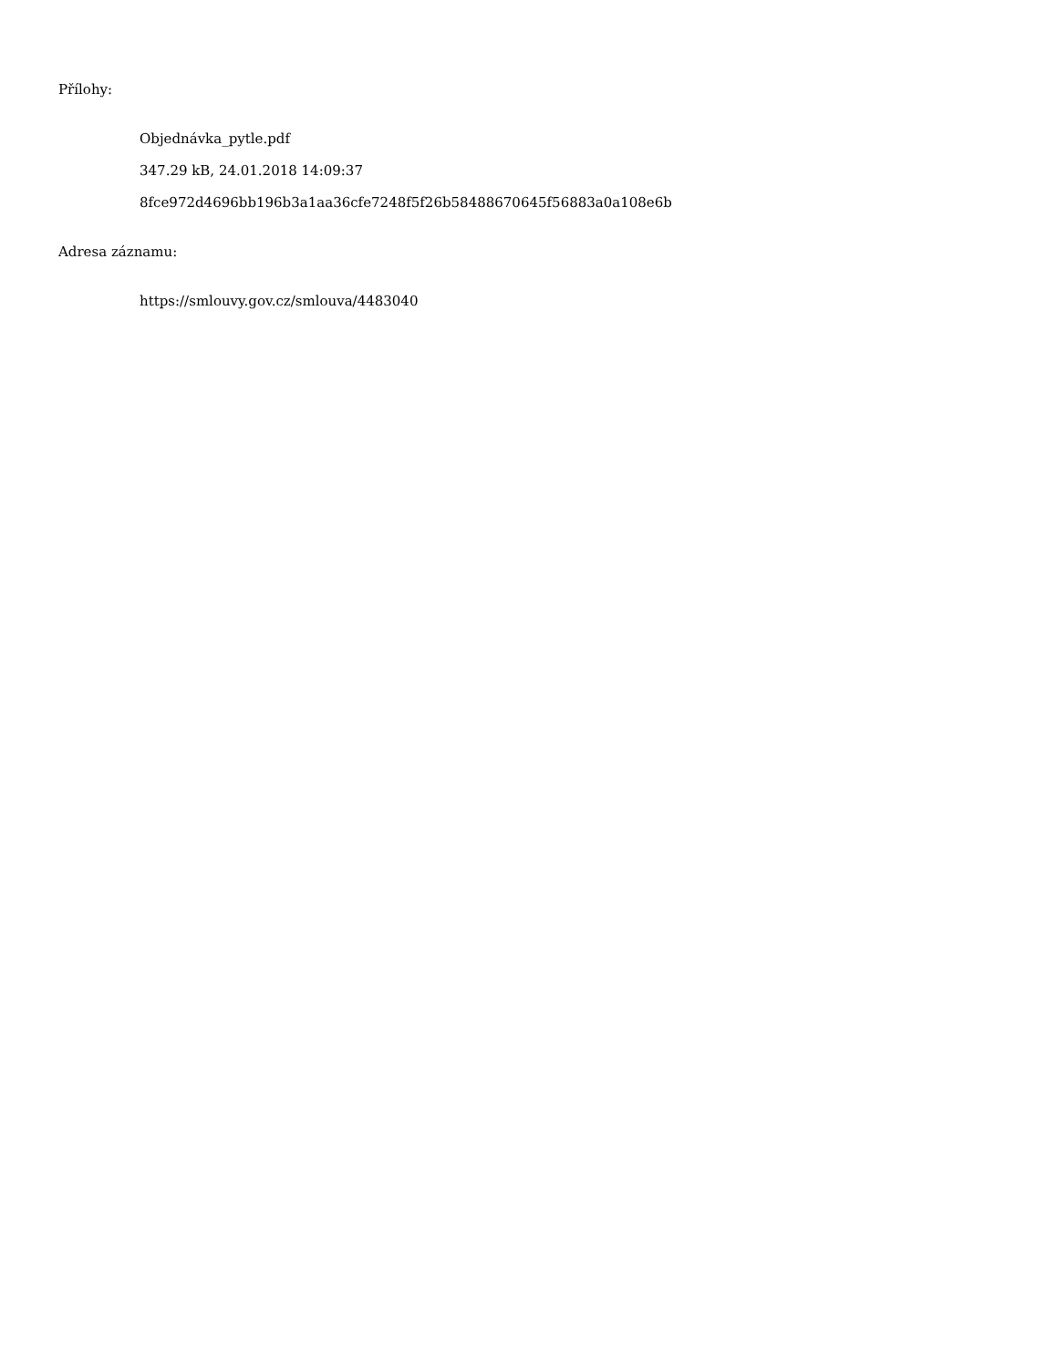Přílohy:
Objednávka_pytle.pdf
347.29 kB, 24.01.2018 14:09:37
8fce972d4696bb196b3a1aa36cfe7248f5f26b58488670645f56883a0a108e6b
Adresa záznamu:
https://smlouvy.gov.cz/smlouva/4483040